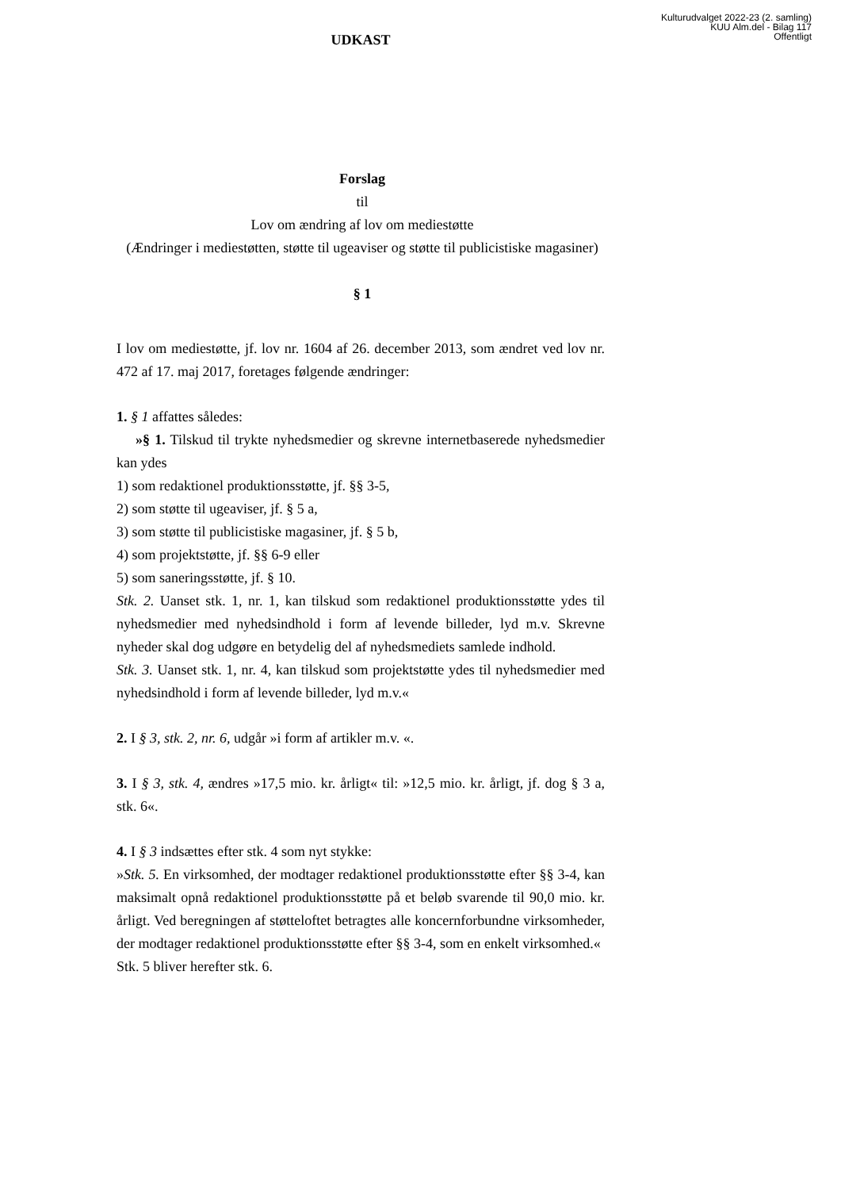Kulturudvalget 2022-23 (2. samling)
KUU Alm.del - Bilag 117
Offentligt
UDKAST
Forslag
til
Lov om ændring af lov om mediestøtte
(Ændringer i mediestøtten, støtte til ugeaviser og støtte til publicistiske magasiner)
§ 1
I lov om mediestøtte, jf. lov nr. 1604 af 26. december 2013, som ændret ved lov nr. 472 af 17. maj 2017, foretages følgende ændringer:
1. § 1 affattes således:
»§ 1. Tilskud til trykte nyhedsmedier og skrevne internetbaserede nyhedsmedier kan ydes
1) som redaktionel produktionsstøtte, jf. §§ 3-5,
2) som støtte til ugeaviser, jf. § 5 a,
3) som støtte til publicistiske magasiner, jf. § 5 b,
4) som projektstøtte, jf. §§ 6-9 eller
5) som saneringsstøtte, jf. § 10.
Stk. 2. Uanset stk. 1, nr. 1, kan tilskud som redaktionel produktionsstøtte ydes til nyhedsmedier med nyhedsindhold i form af levende billeder, lyd m.v. Skrevne nyheder skal dog udgøre en betydelig del af nyhedsmediets samlede indhold.
Stk. 3. Uanset stk. 1, nr. 4, kan tilskud som projektstøtte ydes til nyhedsmedier med nyhedsindhold i form af levende billeder, lyd m.v.«
2. I § 3, stk. 2, nr. 6, udgår »i form af artikler m.v. «.
3. I § 3, stk. 4, ændres »17,5 mio. kr. årligt« til: »12,5 mio. kr. årligt, jf. dog § 3 a, stk. 6«.
4. I § 3 indsættes efter stk. 4 som nyt stykke:
»Stk. 5. En virksomhed, der modtager redaktionel produktionsstøtte efter §§ 3-4, kan maksimalt opnå redaktionel produktionsstøtte på et beløb svarende til 90,0 mio. kr. årligt. Ved beregningen af støtteloftet betragtes alle koncernforbundne virksomheder, der modtager redaktionel produktionsstøtte efter §§ 3-4, som en enkelt virksomhed.«
Stk. 5 bliver herefter stk. 6.